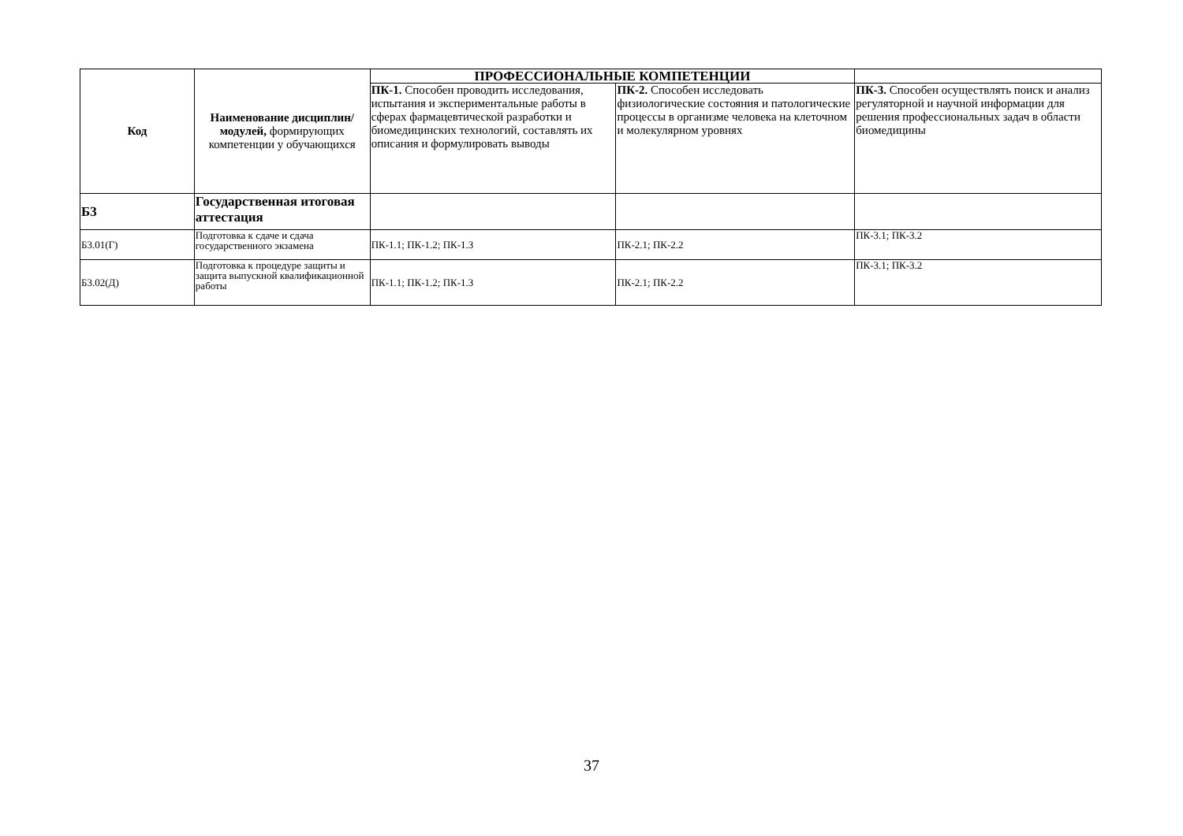| Код | Наименование дисциплин/модулей, формирующих компетенции у обучающихся | ПРОФЕССИОНАЛЬНЫЕ КОМПЕТЕНЦИИ | | |
| --- | --- | --- | --- | --- |
| | | ПК-1. Способен проводить исследования, испытания и экспериментальные работы в сферах фармацевтической разработки и биомедицинских технологий, составлять их описания и формулировать выводы | ПК-2. Способен исследовать физиологические состояния и патологические процессы в организме человека на клеточном и молекулярном уровнях | ПК-3. Способен осуществлять поиск и анализ регуляторной и научной информации для решения профессиональных задач в области биомедицины |
| Б3 | Государственная итоговая аттестация | | | |
| Б3.01(Г) | Подготовка к сдаче и сдача государственного экзамена | ПК-1.1; ПК-1.2; ПК-1.3 | ПК-2.1; ПК-2.2 | ПК-3.1; ПК-3.2 |
| Б3.02(Д) | Подготовка к процедуре защиты и защита выпускной квалификационной работы | ПК-1.1; ПК-1.2; ПК-1.3 | ПК-2.1; ПК-2.2 | ПК-3.1; ПК-3.2 |
37